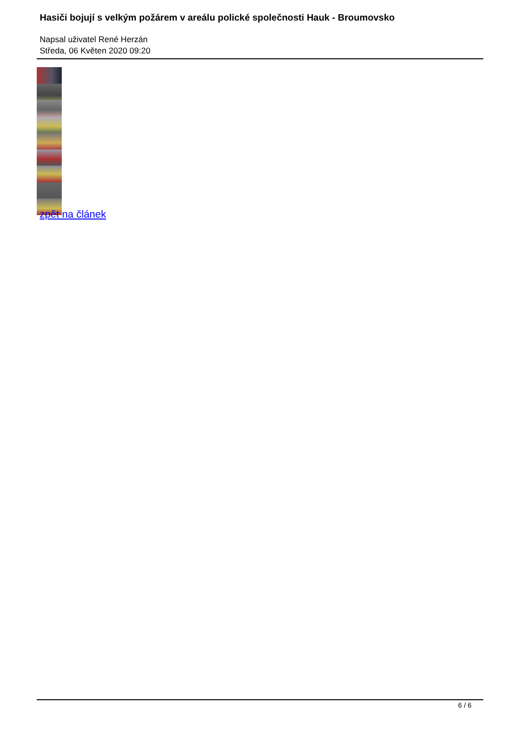Hasiči bojují s velkým požárem v areálu polické společnosti Hauk - Broumovsko
Napsal uživatel René Herzán
Středa, 06 Květen 2020 09:20
zpět na článek
6 / 6